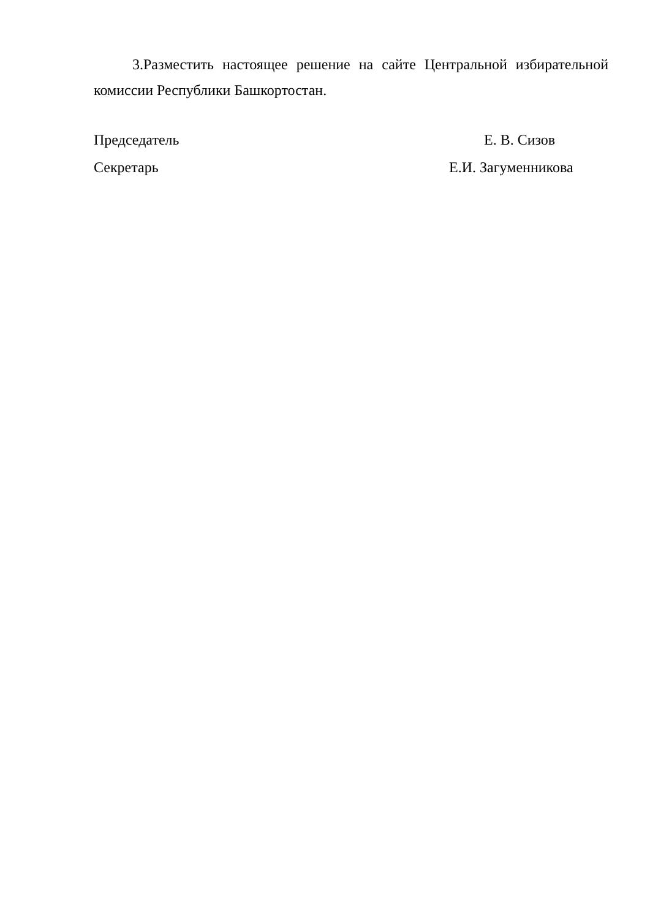3.Разместить настоящее решение на сайте Центральной избирательной комиссии Республики Башкортостан.
Председатель Е. В. Сизов
Секретарь Е.И. Загуменникова